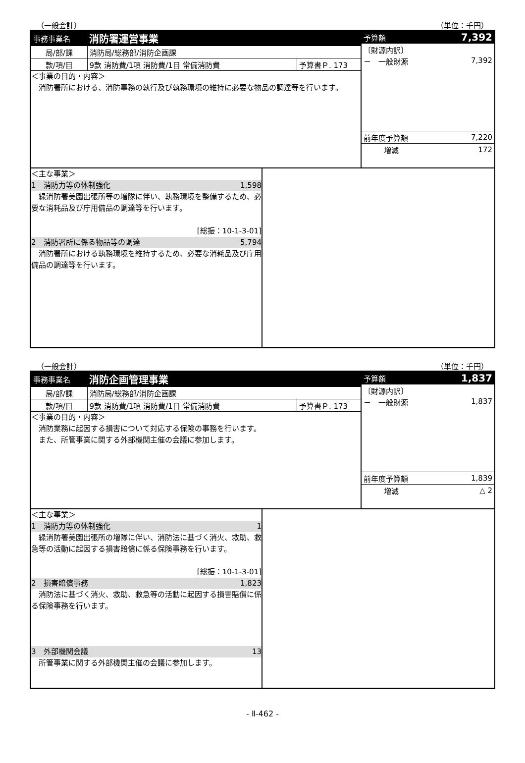（一般会計） （単位：千円）
| 事務事業名 | 消防署運営事業 | |
| 局/部/課 | 消防局/総務部/消防企画課 | |
| 款/項/目 | 9款 消防費/1項 消防費/1目 常備消防費 | 予算書Ｐ. 173 |
＜事業の目的・内容＞
　消防署所における、消防事務の執行及び執務環境の維持に必要な物品の調達等を行います。
| 予算額 | 7,392 |
| 〔財源内訳〕 | |
| － 一般財源 | 7,392 |
| 前年度予算額 | 7,220 |
| 増減 | 172 |
＜主な事業＞
1　消防力等の体制強化 1,598
　緑消防署美園出張所等の増隊に伴い、執務環境を整備するため、必要な消耗品及び庁用備品の調達等を行います。
[総振：10-1-3-01]
2　消防署所に係る物品等の調達 5,794
　消防署所における執務環境を維持するため、必要な消耗品及び庁用備品の調達等を行います。
（一般会計） （単位：千円）
| 事務事業名 | 消防企画管理事業 | |
| 局/部/課 | 消防局/総務部/消防企画課 | |
| 款/項/目 | 9款 消防費/1項 消防費/1目 常備消防費 | 予算書Ｐ. 173 |
＜事業の目的・内容＞
　消防業務に起因する損害について対応する保険の事務を行います。
　また、所管事業に関する外部機関主催の会議に参加します。
| 予算額 | 1,837 |
| 〔財源内訳〕 | |
| － 一般財源 | 1,837 |
| 前年度予算額 | 1,839 |
| 増減 | △ 2 |
＜主な事業＞
1　消防力等の体制強化 1
　緑消防署美園出張所の増隊に伴い、消防法に基づく消火、救助、救急等の活動に起因する損害賠償に係る保険事務を行います。
[総振：10-1-3-01]
2　損害賠償事務 1,823
　消防法に基づく消火、救助、救急等の活動に起因する損害賠償に係る保険事務を行います。
3　外部機関会議 13
　所管事業に関する外部機関主催の会議に参加します。
- Ⅱ-462 -